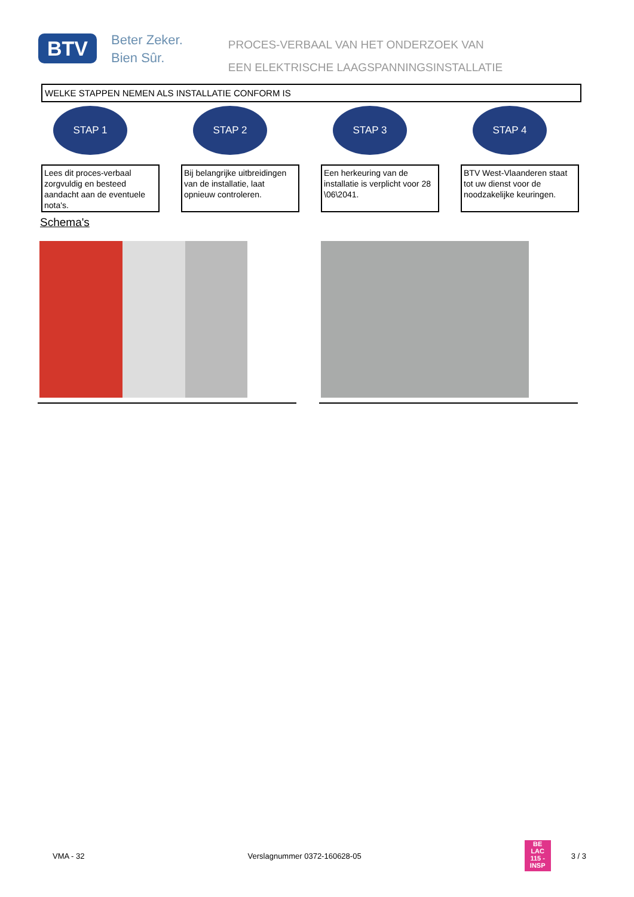BTV
Beter Zeker.
Bien Sûr.
PROCES-VERBAAL VAN HET ONDERZOEK VAN
EEN ELEKTRISCHE LAAGSPANNINGSINSTALLATIE
WELKE STAPPEN NEMEN ALS INSTALLATIE CONFORM IS
STAP 1
Lees dit proces-verbaal zorgvuldig en besteed aandacht aan de eventuele nota's.
STAP 2
Bij belangrijke uitbreidingen van de installatie, laat opnieuw controleren.
STAP 3
Een herkeuring van de installatie is verplicht voor 28 \06\2041.
STAP 4
BTV West-Vlaanderen staat tot uw dienst voor de noodzakelijke keuringen.
Schema's
VMA - 32 Verslagnummer 0372-160628-05 BE
LAC
115 - INSP 3 / 3